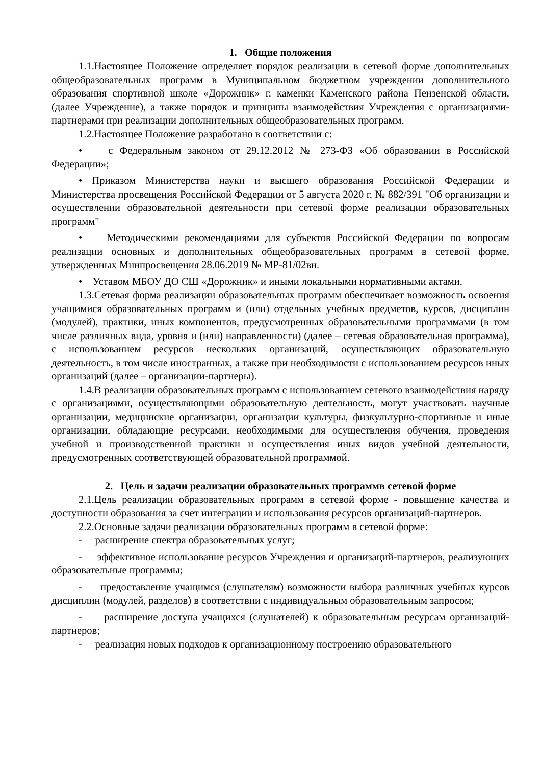1. Общие положения
1.1.Настоящее Положение определяет порядок реализации в сетевой форме дополнительных общеобразовательных программ в Муниципальном бюджетном учреждении дополнительного образования спортивной школе «Дорожник» г. каменки Каменского района Пензенской области, (далее Учреждение), а также порядок и принципы взаимодействия Учреждения с организациями-партнерами при реализации дополнительных общеобразовательных программ.
1.2.Настоящее Положение разработано в соответствии с:
• с Федеральным законом от 29.12.2012 № 273-ФЗ «Об образовании в Российской Федерации»;
• Приказом Министерства науки и высшего образования Российской Федерации и Министерства просвещения Российской Федерации от 5 августа 2020 г. № 882/391 "Об организации и осуществлении образовательной деятельности при сетевой форме реализации образовательных программ"
• Методическими рекомендациями для субъектов Российской Федерации по вопросам реализации основных и дополнительных общеобразовательных программ в сетевой форме, утвержденных Минпросвещения 28.06.2019 № МР-81/02вн.
• Уставом МБОУ ДО СШ «Дорожник» и иными локальными нормативными актами.
1.3.Сетевая форма реализации образовательных программ обеспечивает возможность освоения учащимися образовательных программ и (или) отдельных учебных предметов, курсов, дисциплин (модулей), практики, иных компонентов, предусмотренных образовательными программами (в том числе различных вида, уровня и (или) направленности) (далее – сетевая образовательная программа), с использованием ресурсов нескольких организаций, осуществляющих образовательную деятельность, в том числе иностранных, а также при необходимости с использованием ресурсов иных организаций (далее – организации-партнеры).
1.4.В реализации образовательных программ с использованием сетевого взаимодействия наряду с организациями, осуществляющими образовательную деятельность, могут участвовать научные организации, медицинские организации, организации культуры, физкультурно-спортивные и иные организации, обладающие ресурсами, необходимыми для осуществления обучения, проведения учебной и производственной практики и осуществления иных видов учебной деятельности, предусмотренных соответствующей образовательной программой.
2. Цель и задачи реализации образовательных программв сетевой форме
2.1.Цель реализации образовательных программ в сетевой форме - повышение качества и доступности образования за счет интеграции и использования ресурсов организаций-партнеров.
2.2.Основные задачи реализации образовательных программ в сетевой форме:
- расширение спектра образовательных услуг;
- эффективное использование ресурсов Учреждения и организаций-партнеров, реализующих образовательные программы;
- предоставление учащимся (слушателям) возможности выбора различных учебных курсов дисциплин (модулей, разделов) в соответствии с индивидуальным образовательным запросом;
- расширение доступа учащихся (слушателей) к образовательным ресурсам организаций-партнеров;
- реализация новых подходов к организационному построению образовательного